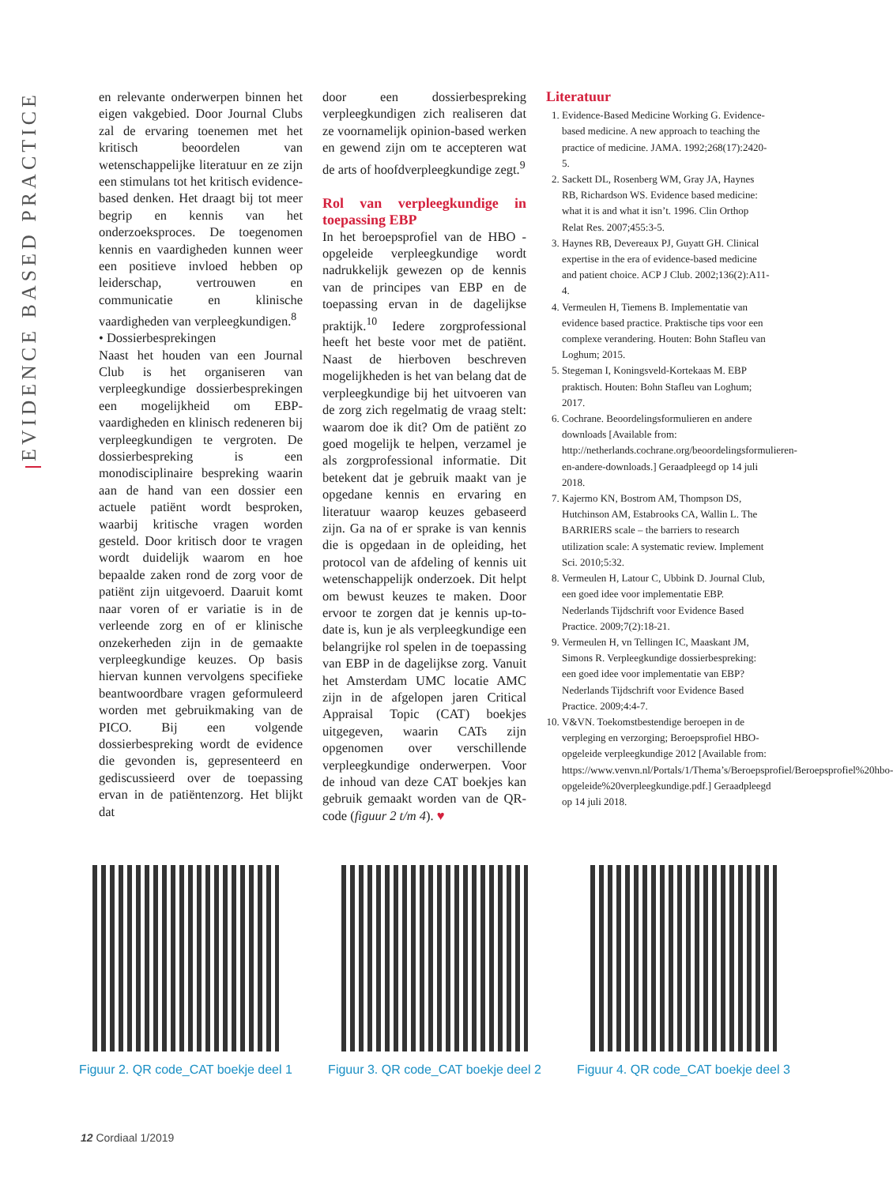EVIDENCE BASED PRACTICE
en relevante onderwerpen binnen het eigen vakgebied. Door Journal Clubs zal de ervaring toenemen met het kritisch beoordelen van wetenschappelijke literatuur en ze zijn een stimulans tot het kritisch evidence-based denken. Het draagt bij tot meer begrip en kennis van het onderzoeksproces. De toegenomen kennis en vaardigheden kunnen weer een positieve invloed hebben op leiderschap, vertrouwen en communicatie en klinische vaardigheden van verpleegkundigen.<sup>8</sup>
• Dossierbesprekingen
Naast het houden van een Journal Club is het organiseren van verpleegkundige dossierbesprekingen een mogelijkheid om EBP-vaardigheden en klinisch redeneren bij verpleegkundigen te vergroten. De dossierbespreking is een monodisciplinaire bespreking waarin aan de hand van een dossier een actuele patiënt wordt besproken, waarbij kritische vragen worden gesteld. Door kritisch door te vragen wordt duidelijk waarom en hoe bepaalde zaken rond de zorg voor de patiënt zijn uitgevoerd. Daaruit komt naar voren of er variatie is in de verleende zorg en of er klinische onzekerheden zijn in de gemaakte verpleegkundige keuzes. Op basis hiervan kunnen vervolgens specifieke beantwoordbare vragen geformuleerd worden met gebruikmaking van de PICO. Bij een volgende dossierbespreking wordt de evidence die gevonden is, gepresenteerd en gediscussieerd over de toepassing ervan in de patiëntenzorg. Het blijkt dat
door een dossierbespreking verpleegkundigen zich realiseren dat ze voornamelijk opinion-based werken en gewend zijn om te accepteren wat de arts of hoofdverpleegkundige zegt.<sup>9</sup>
Rol van verpleegkundige in toepassing EBP
In het beroepsprofiel van de HBO - opgeleide verpleegkundige wordt nadrukkelijk gewezen op de kennis van de principes van EBP en de toepassing ervan in de dagelijkse praktijk.<sup>10</sup> Iedere zorgprofessional heeft het beste voor met de patiënt. Naast de hierboven beschreven mogelijkheden is het van belang dat de verpleegkundige bij het uitvoeren van de zorg zich regelmatig de vraag stelt: waarom doe ik dit? Om de patiënt zo goed mogelijk te helpen, verzamel je als zorgprofessional informatie. Dit betekent dat je gebruik maakt van je opgedane kennis en ervaring en literatuur waarop keuzes gebaseerd zijn. Ga na of er sprake is van kennis die is opgedaan in de opleiding, het protocol van de afdeling of kennis uit wetenschappelijk onderzoek. Dit helpt om bewust keuzes te maken. Door ervoor te zorgen dat je kennis up-to-date is, kun je als verpleegkundige een belangrijke rol spelen in de toepassing van EBP in de dagelijkse zorg. Vanuit het Amsterdam UMC locatie AMC zijn in de afgelopen jaren Critical Appraisal Topic (CAT) boekjes uitgegeven, waarin CATs zijn opgenomen over verschillende verpleegkundige onderwerpen. Voor de inhoud van deze CAT boekjes kan gebruik gemaakt worden van de QR-code (figuur 2 t/m 4). ♥
Literatuur
1. Evidence-Based Medicine Working G. Evidence-based medicine. A new approach to teaching the practice of medicine. JAMA. 1992;268(17):2420-5.
2. Sackett DL, Rosenberg WM, Gray JA, Haynes RB, Richardson WS. Evidence based medicine: what it is and what it isn’t. 1996. Clin Orthop Relat Res. 2007;455:3-5.
3. Haynes RB, Devereaux PJ, Guyatt GH. Clinical expertise in the era of evidence-based medicine and patient choice. ACP J Club. 2002;136(2):A11-4.
4. Vermeulen H, Tiemens B. Implementatie van evidence based practice. Praktische tips voor een complexe verandering. Houten: Bohn Stafleu van Loghum; 2015.
5. Stegeman I, Koningsveld-Kortekaas M. EBP praktisch. Houten: Bohn Stafleu van Loghum; 2017.
6. Cochrane. Beoordelingsformulieren en andere downloads [Available from: http://netherlands.cochrane.org/beoordelingsformulieren-en-andere-downloads.] Geraadpleegd op 14 juli 2018.
7. Kajermo KN, Bostrom AM, Thompson DS, Hutchinson AM, Estabrooks CA, Wallin L. The BARRIERS scale – the barriers to research utilization scale: A systematic review. Implement Sci. 2010;5:32.
8. Vermeulen H, Latour C, Ubbink D. Journal Club, een goed idee voor implementatie EBP. Nederlands Tijdschrift voor Evidence Based Practice. 2009;7(2):18-21.
9. Vermeulen H, vn Tellingen IC, Maaskant JM, Simons R. Verpleegkundige dossierbespreking: een goed idee voor implementatie van EBP? Nederlands Tijdschrift voor Evidence Based Practice. 2009;4:4-7.
10. V&VN. Toekomstbestendige beroepen in de verpleging en verzorging; Beroepsprofiel HBO-opgeleide verpleegkundige 2012 [Available from: https://www.venvn.nl/Portals/1/Thema’s/Beroepsprofiel/Beroepsprofiel%20hbo-opgeleide%20verpleegkundige.pdf.] Geraadpleegd op 14 juli 2018.
Figuur 2. QR code_CAT boekje deel 1
Figuur 3. QR code_CAT boekje deel 2
Figuur 4. QR code_CAT boekje deel 3
12 Cordiaal 1/2019